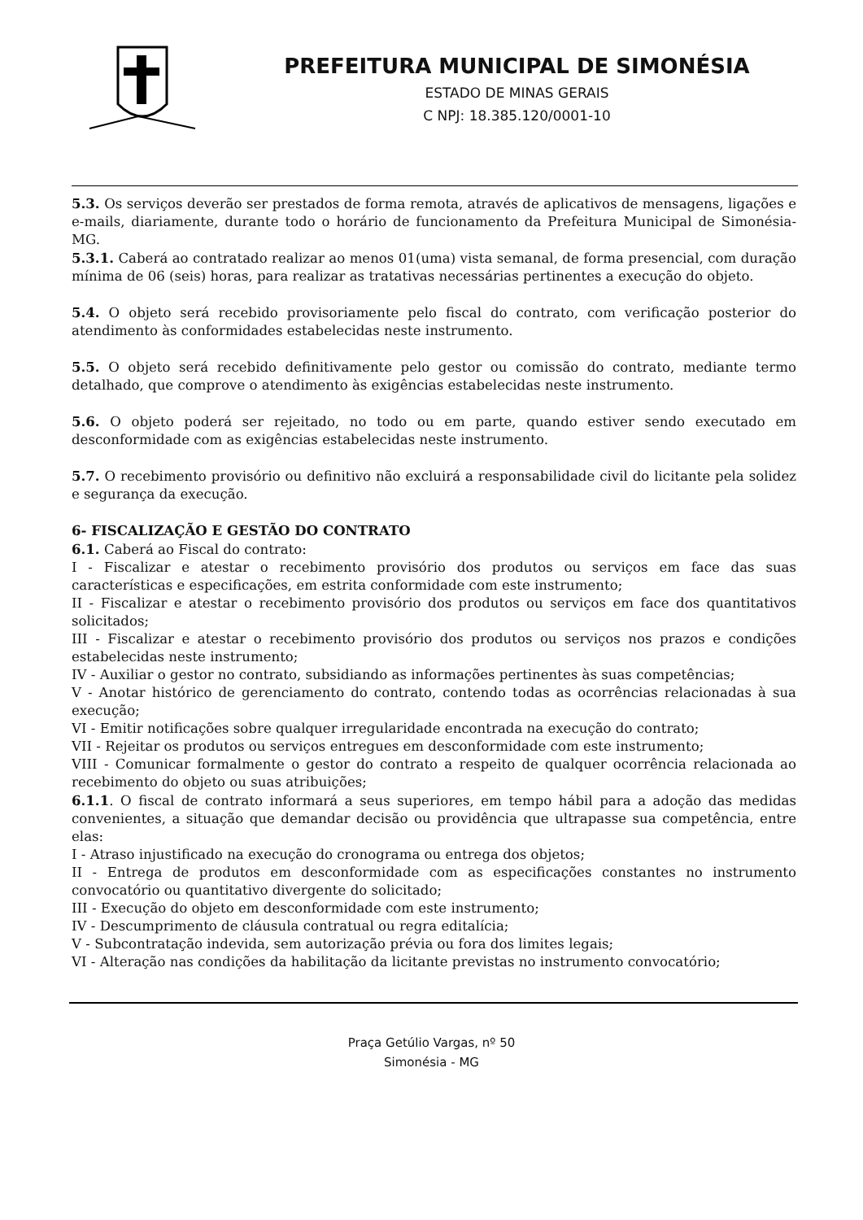PREFEITURA MUNICIPAL DE SIMONÉSIA
ESTADO DE MINAS GERAIS
C NPJ: 18.385.120/0001-10
5.3. Os serviços deverão ser prestados de forma remota, através de aplicativos de mensagens, ligações e e-mails, diariamente, durante todo o horário de funcionamento da Prefeitura Municipal de Simonésia-MG.
5.3.1. Caberá ao contratado realizar ao menos 01(uma) vista semanal, de forma presencial, com duração mínima de 06 (seis) horas, para realizar as tratativas necessárias pertinentes a execução do objeto.
5.4. O objeto será recebido provisoriamente pelo fiscal do contrato, com verificação posterior do atendimento às conformidades estabelecidas neste instrumento.
5.5. O objeto será recebido definitivamente pelo gestor ou comissão do contrato, mediante termo detalhado, que comprove o atendimento às exigências estabelecidas neste instrumento.
5.6. O objeto poderá ser rejeitado, no todo ou em parte, quando estiver sendo executado em desconformidade com as exigências estabelecidas neste instrumento.
5.7. O recebimento provisório ou definitivo não excluirá a responsabilidade civil do licitante pela solidez e segurança da execução.
6- FISCALIZAÇÃO E GESTÃO DO CONTRATO
6.1. Caberá ao Fiscal do contrato:
I - Fiscalizar e atestar o recebimento provisório dos produtos ou serviços em face das suas características e especificações, em estrita conformidade com este instrumento;
II - Fiscalizar e atestar o recebimento provisório dos produtos ou serviços em face dos quantitativos solicitados;
III - Fiscalizar e atestar o recebimento provisório dos produtos ou serviços nos prazos e condições estabelecidas neste instrumento;
IV - Auxiliar o gestor no contrato, subsidiando as informações pertinentes às suas competências;
V - Anotar histórico de gerenciamento do contrato, contendo todas as ocorrências relacionadas à sua execução;
VI - Emitir notificações sobre qualquer irregularidade encontrada na execução do contrato;
VII - Rejeitar os produtos ou serviços entregues em desconformidade com este instrumento;
VIII - Comunicar formalmente o gestor do contrato a respeito de qualquer ocorrência relacionada ao recebimento do objeto ou suas atribuições;
6.1.1. O fiscal de contrato informará a seus superiores, em tempo hábil para a adoção das medidas convenientes, a situação que demandar decisão ou providência que ultrapasse sua competência, entre elas:
I - Atraso injustificado na execução do cronograma ou entrega dos objetos;
II - Entrega de produtos em desconformidade com as especificações constantes no instrumento convocatório ou quantitativo divergente do solicitado;
III - Execução do objeto em desconformidade com este instrumento;
IV - Descumprimento de cláusula contratual ou regra editalícia;
V - Subcontratação indevida, sem autorização prévia ou fora dos limites legais;
VI - Alteração nas condições da habilitação da licitante previstas no instrumento convocatório;
Praça Getúlio Vargas, nº 50
Simonésia - MG